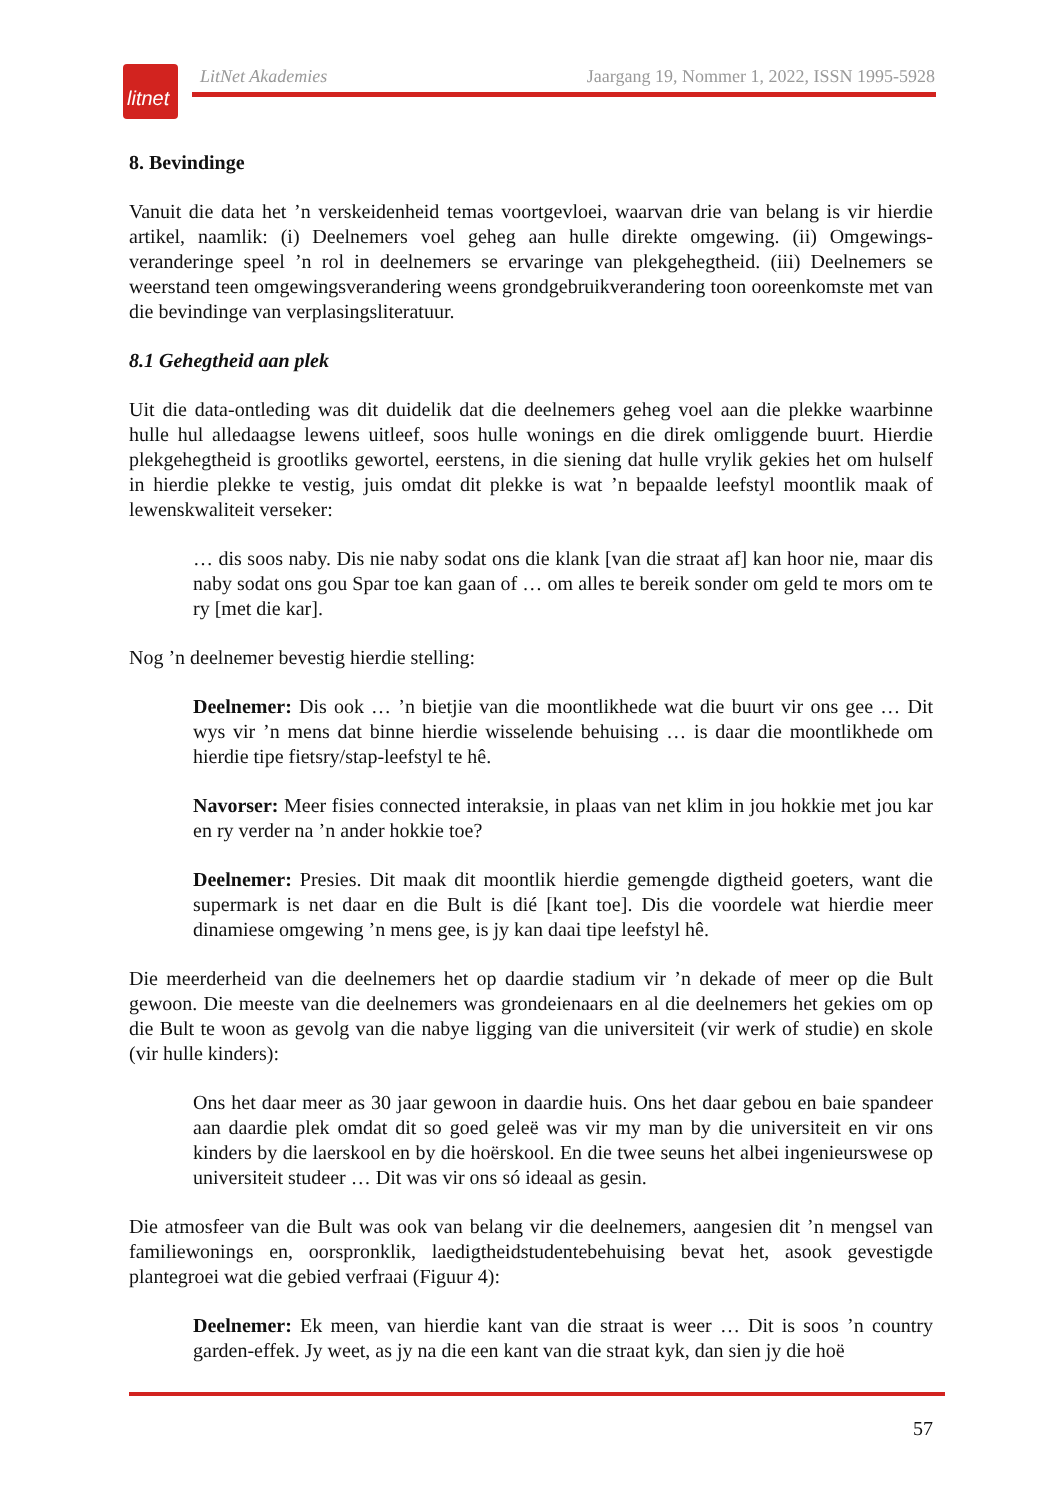litnet
LitNet Akademies Jaargang 19, Nommer 1, 2022, ISSN 1995-5928
8. Bevindinge
Vanuit die data het ’n verskeidenheid temas voortgevloei, waarvan drie van belang is vir hierdie artikel, naamlik: (i) Deelnemers voel geheg aan hulle direkte omgewing. (ii) Omgewings­veranderinge speel ’n rol in deelnemers se ervaringe van plekgehegtheid. (iii) Deelnemers se weerstand teen omgewingsverandering weens grondgebruikverandering toon ooreenkomste met van die bevindinge van verplasingsliteratuur.
8.1 Gehegtheid aan plek
Uit die data-ontleding was dit duidelik dat die deelnemers geheg voel aan die plekke waarbinne hulle hul alledaagse lewens uitleef, soos hulle wonings en die direk omliggende buurt. Hierdie plekgehegtheid is grootliks gewortel, eerstens, in die siening dat hulle vrylik gekies het om hulself in hierdie plekke te vestig, juis omdat dit plekke is wat ’n bepaalde leefstyl moontlik maak of lewenskwaliteit verseker:
… dis soos naby. Dis nie naby sodat ons die klank [van die straat af] kan hoor nie, maar dis naby sodat ons gou Spar toe kan gaan of … om alles te bereik sonder om geld te mors om te ry [met die kar].
Nog ’n deelnemer bevestig hierdie stelling:
Deelnemer: Dis ook … ’n bietjie van die moontlikhede wat die buurt vir ons gee … Dit wys vir ’n mens dat binne hierdie wisselende behuising … is daar die moontlikhede om hierdie tipe fietsry/stap-leefstyl te hê.
Navorser: Meer fisies connected interaksie, in plaas van net klim in jou hokkie met jou kar en ry verder na ’n ander hokkie toe?
Deelnemer: Presies. Dit maak dit moontlik hierdie gemengde digtheid goeters, want die supermark is net daar en die Bult is dié [kant toe]. Dis die voordele wat hierdie meer dinamiese omgewing ’n mens gee, is jy kan daai tipe leefstyl hê.
Die meerderheid van die deelnemers het op daardie stadium vir ’n dekade of meer op die Bult gewoon. Die meeste van die deelnemers was grondeienaars en al die deelnemers het gekies om op die Bult te woon as gevolg van die nabye ligging van die universiteit (vir werk of studie) en skole (vir hulle kinders):
Ons het daar meer as 30 jaar gewoon in daardie huis. Ons het daar gebou en baie spandeer aan daardie plek omdat dit so goed geleë was vir my man by die universiteit en vir ons kinders by die laerskool en by die hoërskool. En die twee seuns het albei ingenieurswese op universiteit studeer … Dit was vir ons só ideaal as gesin.
Die atmosfeer van die Bult was ook van belang vir die deelnemers, aangesien dit ’n mengsel van familiewonings en, oorspronklik, laedigtheidstudentebehuising bevat het, asook gevestigde plantegroei wat die gebied verfraai (Figuur 4):
Deelnemer: Ek meen, van hierdie kant van die straat is weer … Dit is soos ’n country garden-effek. Jy weet, as jy na die een kant van die straat kyk, dan sien jy die hoë
57